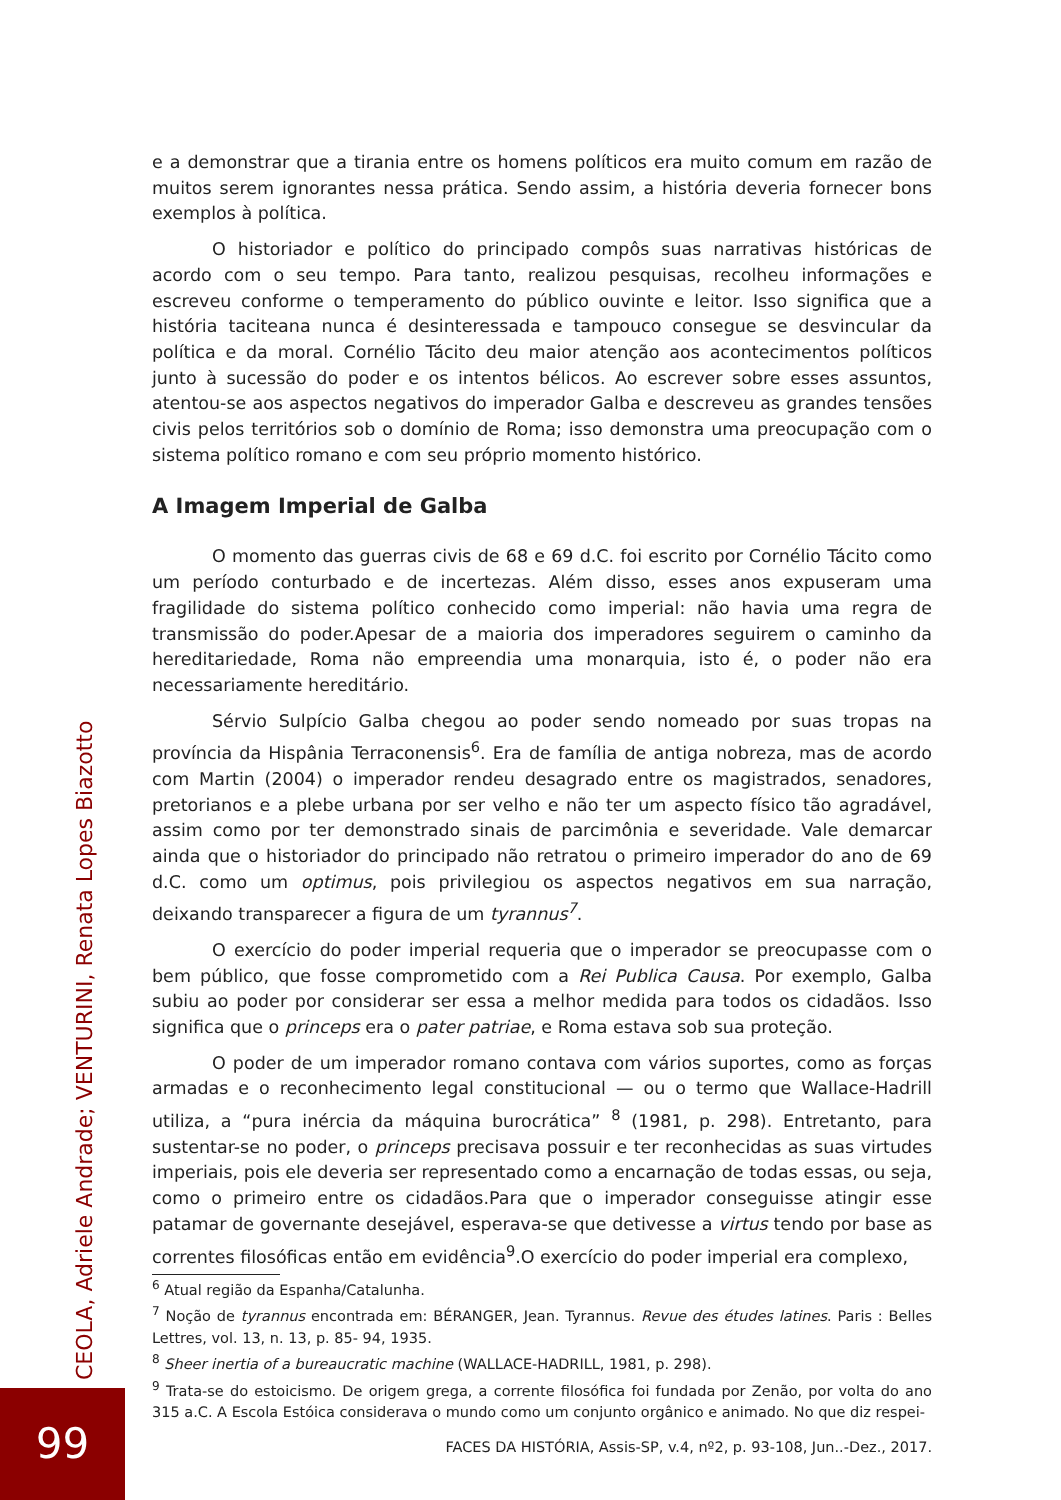e a demonstrar que a tirania entre os homens políticos era muito comum em razão de muitos serem ignorantes nessa prática. Sendo assim, a história deveria fornecer bons exemplos à política.
O historiador e político do principado compôs suas narrativas históricas de acordo com o seu tempo. Para tanto, realizou pesquisas, recolheu informações e escreveu conforme o temperamento do público ouvinte e leitor. Isso significa que a história taciteana nunca é desinteressada e tampouco consegue se desvincular da política e da moral. Cornélio Tácito deu maior atenção aos acontecimentos políticos junto à sucessão do poder e os intentos bélicos. Ao escrever sobre esses assuntos, atentou-se aos aspectos negativos do imperador Galba e descreveu as grandes tensões civis pelos territórios sob o domínio de Roma; isso demonstra uma preocupação com o sistema político romano e com seu próprio momento histórico.
A Imagem Imperial de Galba
O momento das guerras civis de 68 e 69 d.C. foi escrito por Cornélio Tácito como um período conturbado e de incertezas. Além disso, esses anos expuseram uma fragilidade do sistema político conhecido como imperial: não havia uma regra de transmissão do poder.Apesar de a maioria dos imperadores seguirem o caminho da hereditariedade, Roma não empreendia uma monarquia, isto é, o poder não era necessariamente hereditário.
Sérvio Sulpício Galba chegou ao poder sendo nomeado por suas tropas na província da Hispânia Terraconensis<sup>6</sup>. Era de família de antiga nobreza, mas de acordo com Martin (2004) o imperador rendeu desagrado entre os magistrados, senadores, pretorianos e a plebe urbana por ser velho e não ter um aspecto físico tão agradável, assim como por ter demonstrado sinais de parcimônia e severidade. Vale demarcar ainda que o historiador do principado não retratou o primeiro imperador do ano de 69 d.C. como um optimus, pois privilegiou os aspectos negativos em sua narração, deixando transparecer a figura de um tyrannus<sup>7</sup>.
O exercício do poder imperial requeria que o imperador se preocupasse com o bem público, que fosse comprometido com a Rei Publica Causa. Por exemplo, Galba subiu ao poder por considerar ser essa a melhor medida para todos os cidadãos. Isso significa que o princeps era o pater patriae, e Roma estava sob sua proteção.
O poder de um imperador romano contava com vários suportes, como as forças armadas e o reconhecimento legal constitucional — ou o termo que Wallace-Hadrill utiliza, a “pura inércia da máquina burocrática” <sup>8</sup> (1981, p. 298). Entretanto, para sustentar-se no poder, o princeps precisava possuir e ter reconhecidas as suas virtudes imperiais, pois ele deveria ser representado como a encarnação de todas essas, ou seja, como o primeiro entre os cidadãos.Para que o imperador conseguisse atingir esse patamar de governante desejável, esperava-se que detivesse a virtus tendo por base as correntes filosóficas então em evidência<sup>9</sup>.O exercício do poder imperial era complexo,
<sup>6</sup> Atual região da Espanha/Catalunha.
<sup>7</sup> Noção de tyrannus encontrada em: BÉRANGER, Jean. Tyrannus. Revue des études latines. Paris : Belles Lettres, vol. 13, n. 13, p. 85- 94, 1935.
<sup>8</sup> Sheer inertia of a bureaucratic machine (WALLACE-HADRILL, 1981, p. 298).
<sup>9</sup> Trata-se do estoicismo. De origem grega, a corrente filosófica foi fundada por Zenão, por volta do ano 315 a.C. A Escola Estóica considerava o mundo como um conjunto orgânico e animado. No que diz respei-
FACES DA HISTÓRIA, Assis-SP, v.4, nº2, p. 93-108, Jun..-Dez., 2017.
CEOLA, Adriele Andrade; VENTURINI, Renata Lopes Biazotto
99